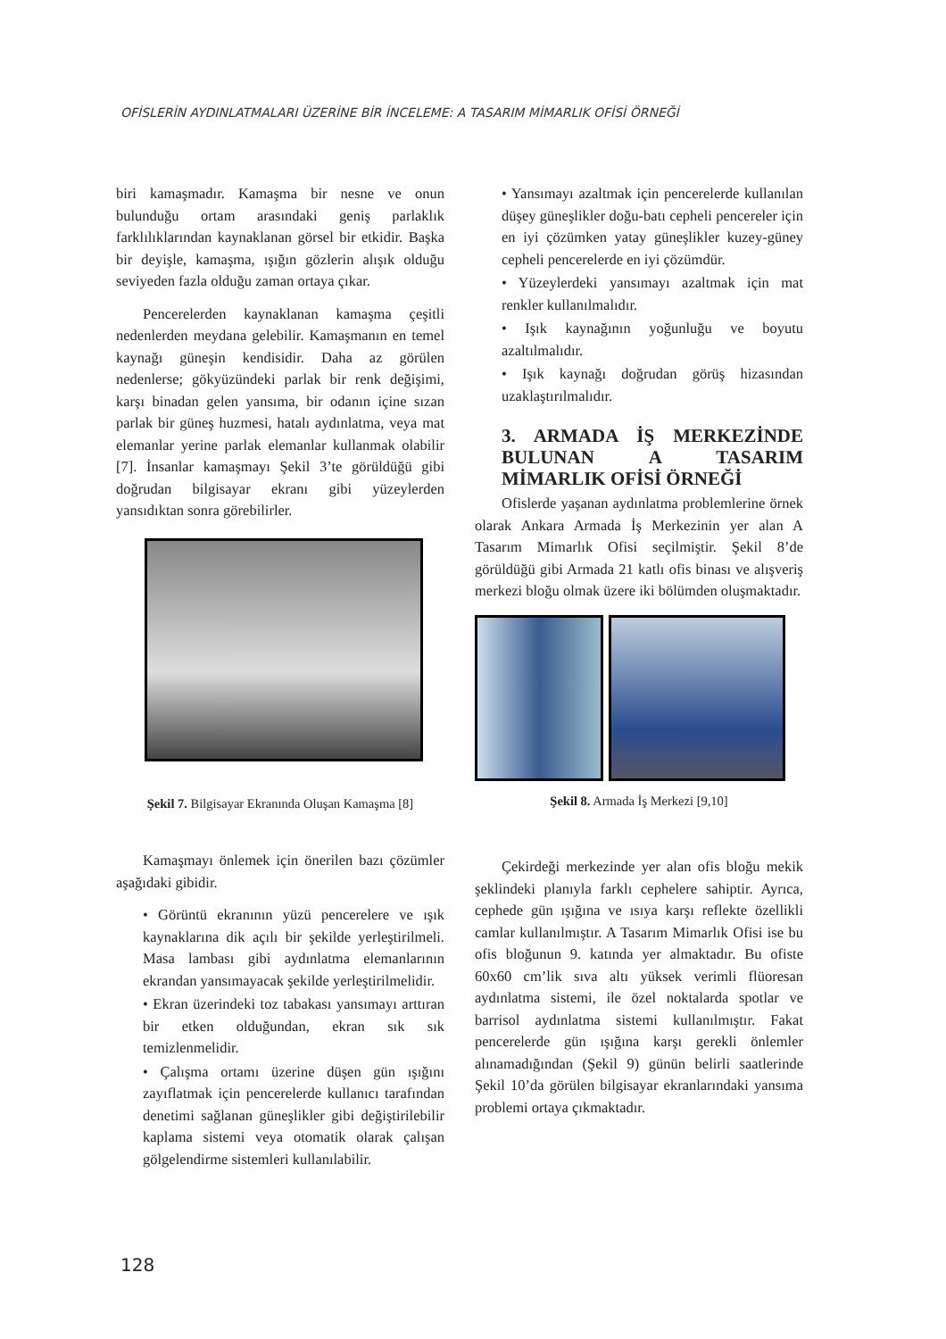OFİSLERİN AYDINLATMALARI ÜZERİNE BİR İNCELEME: A TASARIM MİMARLIK OFİSİ ÖRNEĞİ
biri kamaşmadır. Kamaşma bir nesne ve onun bulunduğu ortam arasındaki geniş parlaklık farklılıklarından kaynaklanan görsel bir etkidir. Başka bir deyişle, kamaşma, ışığın gözlerin alışık olduğu seviyeden fazla olduğu zaman ortaya çıkar.
Pencerelerden kaynaklanan kamaşma çeşitli nedenlerden meydana gelebilir. Kamaşmanın en temel kaynağı güneşin kendisidir. Daha az görülen nedenlerse; gökyüzündeki parlak bir renk değişimi, karşı binadan gelen yansıma, bir odanın içine sızan parlak bir güneş huzmesi, hatalı aydınlatma, veya mat elemanlar yerine parlak elemanlar kullanmak olabilir [7]. İnsanlar kamaşmayı Şekil 3’te görüldüğü gibi doğrudan bilgisayar ekranı gibi yüzeylerden yansıdıktan sonra görebilirler.
Şekil 7. Bilgisayar Ekranında Oluşan Kamaşma [8]
Kamaşmayı önlemek için önerilen bazı çözümler aşağıdaki gibidir.
• Görüntü ekranının yüzü pencerelere ve ışık kaynaklarına dik açılı bir şekilde yerleştirilmeli. Masa lambası gibi aydınlatma elemanlarının ekrandan yansımayacak şekilde yerleştirilmelidir.
• Ekran üzerindeki toz tabakası yansımayı arttıran bir etken olduğundan, ekran sık sık temizlenmelidir.
• Çalışma ortamı üzerine düşen gün ışığını zayıflatmak için pencerelerde kullanıcı tarafından denetimi sağlanan güneşlikler gibi değiştirilebilir kaplama sistemi veya otomatik olarak çalışan gölgelendirme sistemleri kullanılabilir.
• Yansımayı azaltmak için pencerelerde kullanılan düşey güneşlikler doğu-batı cepheli pencereler için en iyi çözümken yatay güneşlikler kuzey-güney cepheli pencerelerde en iyi çözümdür.
• Yüzeylerdeki yansımayı azaltmak için mat renkler kullanılmalıdır.
• Işık kaynağının yoğunluğu ve boyutu azaltılmalıdır.
• Işık kaynağı doğrudan görüş hizasından uzaklaştırılmalıdır.
3. ARMADA İŞ MERKEZİNDE BULUNAN A TASARIM MİMARLIK OFİSİ ÖRNEĞİ
Ofislerde yaşanan aydınlatma problemlerine örnek olarak Ankara Armada İş Merkezinin yer alan A Tasarım Mimarlık Ofisi seçilmiştir. Şekil 8’de görüldüğü gibi Armada 21 katlı ofis binası ve alışveriş merkezi bloğu olmak üzere iki bölümden oluşmaktadır.
Şekil 8. Armada İş Merkezi [9,10]
Çekirdeği merkezinde yer alan ofis bloğu mekik şeklindeki planıyla farklı cephelere sahiptir. Ayrıca, cephede gün ışığına ve ısıya karşı reflekte özellikli camlar kullanılmıştır. A Tasarım Mimarlık Ofisi ise bu ofis bloğunun 9. katında yer almaktadır. Bu ofiste 60x60 cm’lik sıva altı yüksek verimli flüoresan aydınlatma sistemi, ile özel noktalarda spotlar ve barrisol aydınlatma sistemi kullanılmıştır. Fakat pencerelerde gün ışığına karşı gerekli önlemler alınamadığından (Şekil 9) günün belirli saatlerinde Şekil 10’da görülen bilgisayar ekranlarındaki yansıma problemi ortaya çıkmaktadır.
128